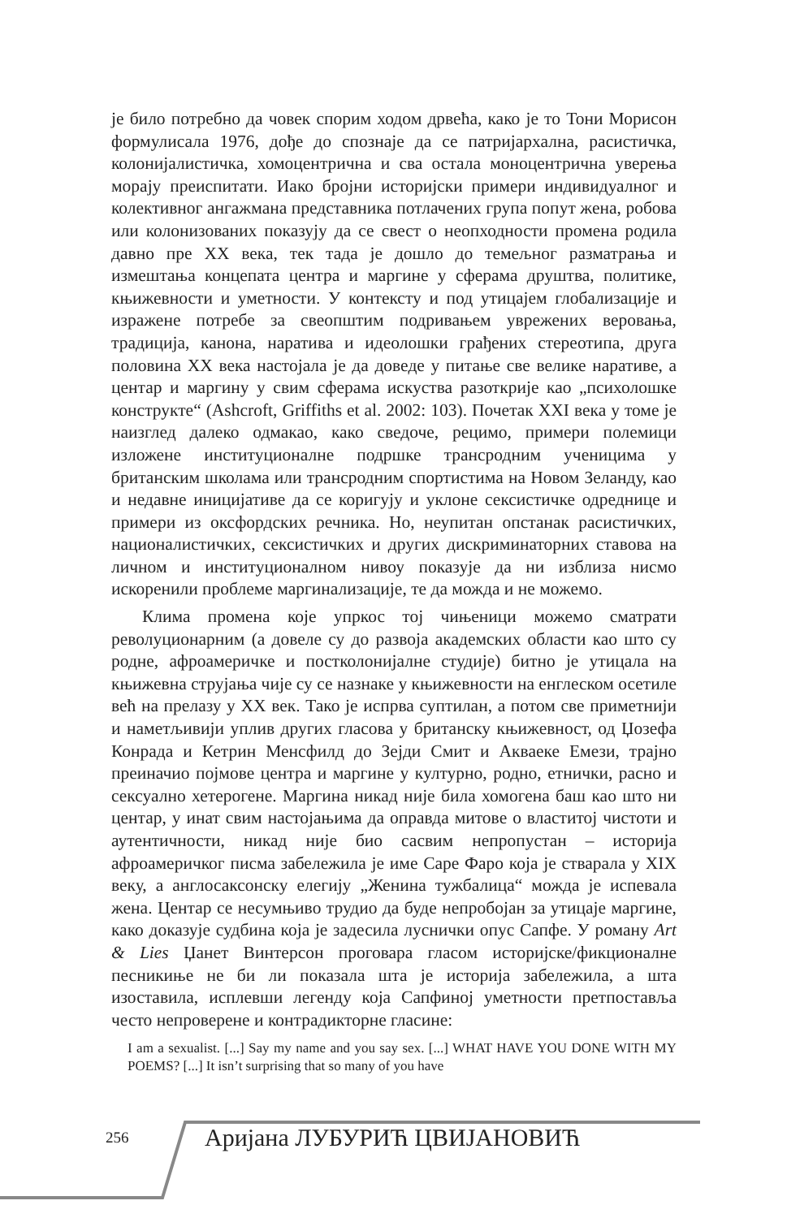је било потребно да човек спорим ходом дрвећа, како је то Тони Морисон формулисала 1976, дође до спознаје да се патријархална, расистичка, колонијалистичка, хомоцентрична и сва остала моноцентрична уверења морају преиспитати. Иако бројни историјски примери индивидуалног и колективног ангажмана представника потлачених група попут жена, робова или колонизованих показују да се свест о неопходности промена родила давно пре XX века, тек тада је дошло до темељног разматрања и измештања концепата центра и маргине у сферама друштва, политике, књижевности и уметности. У контексту и под утицајем глобализације и изражене потребе за свеопштим подривањем уврежених веровања, традиција, канона, наратива и идеолошки грађених стереотипа, друга половина XX века настојала је да доведе у питање све велике наративе, а центар и маргину у свим сферама искуства разоткрије као „психолошке конструкте“ (Ashcroft, Griffiths et al. 2002: 103). Почетак XXI века у томе је наизглед далеко одмакао, како сведоче, рецимо, примери полемици изложене институционалне подршке трансродним ученицима у британским школама или трансродним спортистима на Новом Зеланду, као и недавне иницијативе да се коригују и уклоне сексистичке одреднице и примери из оксфордских речника. Но, неупитан опстанак расистичких, националистичких, сексистичких и других дискриминаторних ставова на личном и институционалном нивоу показује да ни изблиза нисмо искоренили проблеме маргинализације, те да можда и не можемо.
Клима промена које упркос тој чињеници можемо сматрати револуционарним (а довеле су до развоја академских области као што су родне, афроамеричке и постколонијалне студије) битно је утицала на књижевна струјања чије су се назнаке у књижевности на енглеском осетиле већ на прелазу у XX век. Тако је испрва суптилан, а потом све приметнији и наметљивији уплив других гласова у британску књижевност, од Џозефа Конрада и Кетрин Менсфилд до Зејди Смит и Акваеке Емези, трајно преиначио појмове центра и маргине у културно, родно, етнички, расно и сексуално хетерогене. Маргина никад није била хомогена баш као што ни центар, у инат свим настојањима да оправда митове о властитој чистоти и аутентичности, никад није био сасвим непропустан – историја афроамеричког писма забележила је име Саре Фаро која је стварала у XIX веку, а англосаксонску елегију „Женина тужбалица“ можда је испевала жена. Центар се несумњиво трудио да буде непробојан за утицаје маргине, како доказује судбина која је задесила луснички опус Сапфе. У роману Art & Lies Џанет Винтерсон проговара гласом историјске/фикционалне песникиње не би ли показала шта је историја забележила, а шта изоставила, исплевши легенду која Сапфиној уметности претпоставља често непроверене и контрадикторне гласине:
I am a sexualist. [...] Say my name and you say sex. [...] WHAT HAVE YOU DONE WITH MY POEMS? [...] It isn’t surprising that so many of you have
256 Аријана ЛУБУРИЋ ЦВИЈАНОВИЋ